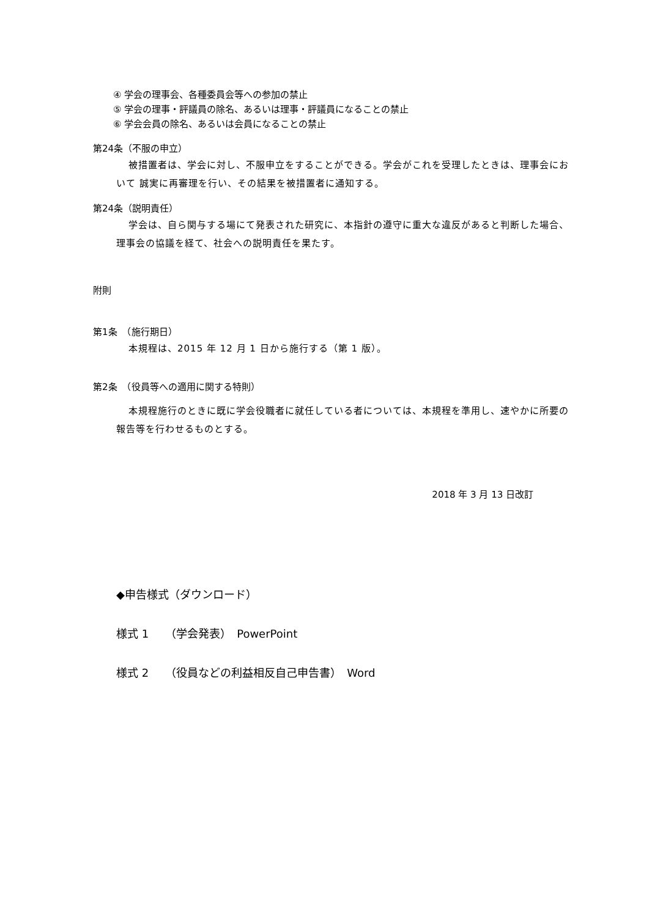④ 学会の理事会、各種委員会等への参加の禁止
⑤ 学会の理事・評議員の除名、あるいは理事・評議員になることの禁止
⑥ 学会会員の除名、あるいは会員になることの禁止
第24条（不服の申立）
被措置者は、学会に対し、不服申立をすることができる。学会がこれを受理したときは、理事会において 誠実に再審理を行い、その結果を被措置者に通知する。
第24条（説明責任）
学会は、自ら関与する場にて発表された研究に、本指針の遵守に重大な違反があると判断した場合、理事会の協議を経て、社会への説明責任を果たす。
附則
第1条　（施行期日）
本規程は、2015 年 12 月 1 日から施行する（第 1 版）。
第2条　（役員等への適用に関する特則）
本規程施行のときに既に学会役職者に就任している者については、本規程を準用し、速やかに所要の報告等を行わせるものとする。
2018 年 3 月 13 日改訂
◆申告様式（ダウンロード）
様式 1　　（学会発表）　PowerPoint
様式 2　　（役員などの利益相反自己申告書）　Word